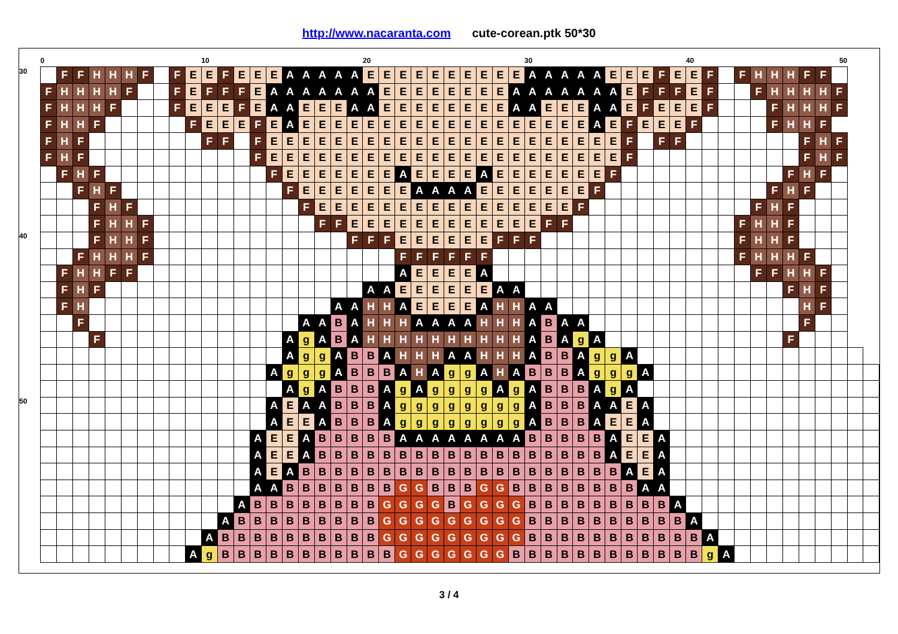http://www.nacaranta.com cute-corean.ptk 50*30
| | 0 | | | | | | | | | | 10 | | | | | | | | | | 20 | | | | | | | | | | 30 | | | | | | | | | | 40 50 | | | | | | | | | | | |
| 30 | | F | F | H | H | H | F | | F | E | E | F | E | E | E | A | A | A | A | A | E | E | E | E | E | E | E | E | E | E | A | A | A | A | A | E | E | E | F | E | E | F | | F | H | H | H | F | F | | | |
| | F | H | H | H | H | F | | | F | E | F | F | F | E | A | A | A | A | A | A | A | E | E | E | E | E | E | E | E | A | A | A | A | A | A | A | E | F | F | F | E | F | | | F | H | H | H | H | F | | |
| | F | H | H | H | F | | | | F | E | E | E | F | E | A | A | E | E | E | A | A | E | E | E | E | E | E | E | E | A | A | E | E | E | A | A | E | F | E | E | E | F | | | | F | H | H | H | F | | |
| | F | H | H | F | | | | | | F | E | E | E | F | E | A | E | E | E | E | E | E | E | E | E | E | E | E | E | E | E | E | E | E | A | E | F | E | E | E | F | | | | | F | H | H | F | | | |
| | F | H | F | | | | | | | | F | F | | F | E | E | E | E | E | E | E | E | E | E | E | E | E | E | E | E | E | E | E | E | E | E | F | | F | F | | | | | | | | F | H | F | | |
| | F | H | F | | | | | | | | | | | F | E | E | E | E | E | E | E | E | E | E | E | E | E | E | E | E | E | E | E | E | E | E | F | | | | | | | | | | | F | H | F | | |
| | | F | H | F | | | | | | | | | | | F | E | E | E | E | E | E | E | A | E | E | E | E | A | E | E | E | E | E | E | E | F | | | | | | | | | | | F | H | F | | | |
| | | | F | H | F | | | | | | | | | | | F | E | E | E | E | E | E | E | A | A | A | A | E | E | E | E | E | E | E | F | | | | | | | | | | | F | H | F | | | | |
| | | | | F | H | F | | | | | | | | | | | F | E | E | E | E | E | E | E | E | E | E | E | E | E | E | E | E | F | | | | | | | | | | | F | H | F | | | | | |
| | | | | F | H | H | F | | | | | | | | | | | F | F | E | E | E | E | E | E | E | E | E | E | E | E | F | F | | | | | | | | | | | F | H | H | F | | | | | |
| 40 | | | | F | H | H | F | | | | | | | | | | | | | F | F | F | E | E | E | E | E | E | F | F | F | | | | | | | | | | | | | F | H | H | F | | | | | |
| | | | F | H | H | H | F | | | | | | | | | | | | | | | | F | F | F | F | F | F | | | | | | | | | | | | | | | | F | H | H | H | F | | | | |
| | | F | H | H | F | F | | | | | | | | | | | | | | | | | A | E | E | E | E | A | | | | | | | | | | | | | | | | | F | F | H | H | F | | | |
| | | F | H | F | | | | | | | | | | | | | | | | | A | A | E | E | E | E | E | E | A | A | | | | | | | | | | | | | | | | | F | H | F | | | |
| | | F | H | | | | | | | | | | | | | | | | A | A | H | H | A | E | E | E | E | A | H | H | A | A | | | | | | | | | | | | | | | | H | F | | | |
| | | | F | | | | | | | | | | | | | | A | A | B | A | H | H | H | A | A | A | A | H | H | H | A | B | A | A | | | | | | | | | | | | | | F | | | | |
| | | | | F | | | | | | | | | | | | A | g | A | B | A | H | H | H | H | H | H | H | H | H | H | A | B | A | g | A | | | | | | | | | | | | F | | | | | |
| | | | | | | | | | | | | | | | | A | g | g | A | B | B | A | H | H | H | A | A | H | H | H | A | B | B | A | g | g | A | | | | | | | | | | | | | | | |
| | | | | | | | | | | | | | | | A | g | g | g | A | B | B | B | A | H | A | g | g | A | H | A | B | B | B | A | g | g | g | A | | | | | | | | | | | | | | |
| | | | | | | | | | | | | | | | | A | g | A | B | B | B | A | g | A | g | g | g | g | A | g | A | B | B | B | A | g | A | | | | | | | | | | | | | | | |
| 50 | | | | | | | | | | | | | | | A | E | A | A | B | B | B | A | g | g | g | g | g | g | g | g | A | B | B | B | A | A | E | A | | | | | | | | | | | | | | |
| | | | | | | | | | | | | | | | A | E | E | A | B | B | B | A | g | g | g | g | g | g | g | g | A | B | B | B | A | E | E | A | | | | | | | | | | | | | | |
| | | | | | | | | | | | | | | A | E | E | A | B | B | B | B | B | A | A | A | A | A | A | A | A | B | B | B | B | B | A | E | E | A | | | | | | | | | | | | | |
| | | | | | | | | | | | | | | A | E | E | A | B | B | B | B | B | B | B | B | B | B | B | B | B | B | B | B | B | B | A | E | E | A | | | | | | | | | | | | | |
| | | | | | | | | | | | | | | A | E | A | B | B | B | B | B | B | B | B | B | B | B | B | B | B | B | B | B | B | B | B | A | E | A | | | | | | | | | | | | | |
| | | | | | | | | | | | | | | A | A | B | B | B | B | B | B | B | G | G | B | B | B | G | G | B | B | B | B | B | B | B | B | A | A | | | | | | | | | | | | | |
| | | | | | | | | | | | | | A | B | B | B | B | B | B | B | B | G | G | G | G | B | G | G | G | G | B | B | B | B | B | B | B | B | B | A | | | | | | | | | | | | |
| | | | | | | | | | | | | A | B | B | B | B | B | B | B | B | B | G | G | G | G | G | G | G | G | G | B | B | B | B | B | B | B | B | B | B | A | | | | | | | | | | | |
| | | | | | | | | | | | A | B | B | B | B | B | B | B | B | B | B | G | G | G | G | G | G | G | G | G | B | B | B | B | B | B | B | B | B | B | B | A | | | | | | | | | | |
| | | | | | | | | | | A | g | B | B | B | B | B | B | B | B | B | B | B | G | G | G | G | G | G | G | B | B | B | B | B | B | B | B | B | B | B | B | g | A | | | | | | | | | |
3 / 4